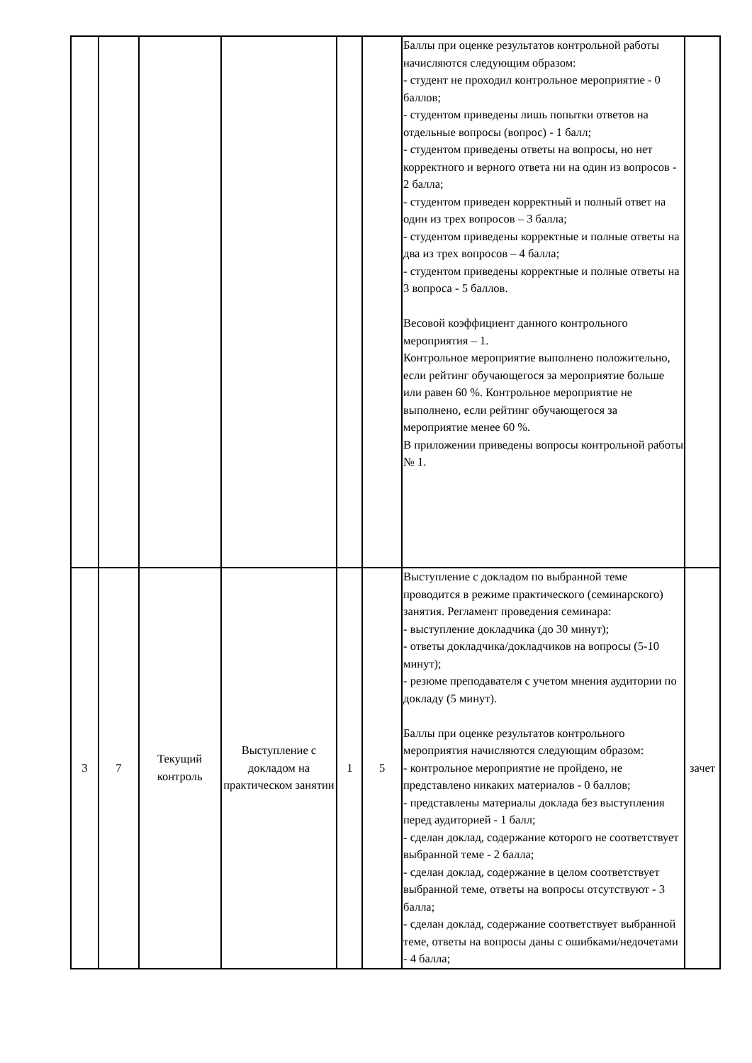| | | | | | | Баллы при оценке результатов контрольной работы начисляются следующим образом: - студент не проходил контрольное мероприятие - 0 баллов; - студентом приведены лишь попытки ответов на отдельные вопросы (вопрос) - 1 балл; - студентом приведены ответы на вопросы, но нет корректного и верного ответа ни на один из вопросов - 2 балла; - студентом приведен корректный и полный ответ на один из трех вопросов – 3 балла; - студентом приведены корректные и полные ответы на два из трех вопросов – 4 балла; - студентом приведены корректные и полные ответы на 3 вопроса - 5 баллов. Весовой коэффициент данного контрольного мероприятия – 1. Контрольное мероприятие выполнено положительно, если рейтинг обучающегося за мероприятие больше или равен 60 %. Контрольное мероприятие не выполнено, если рейтинг обучающегося за мероприятие менее 60 %. В приложении приведены вопросы контрольной работы № 1. | |
| 3 | 7 | Текущий контроль | Выступление с докладом на практическом занятии | 1 | 5 | Выступление с докладом по выбранной теме проводится в режиме практического (семинарского) занятия. Регламент проведения семинара: - выступление докладчика (до 30 минут); - ответы докладчика/докладчиков на вопросы (5-10 минут); - резюме преподавателя с учетом мнения аудитории по докладу (5 минут). Баллы при оценке результатов контрольного мероприятия начисляются следующим образом: - контрольное мероприятие не пройдено, не представлено никаких материалов - 0 баллов; - представлены материалы доклада без выступления перед аудиторией - 1 балл; - сделан доклад, содержание которого не соответствует выбранной теме - 2 балла; - сделан доклад, содержание в целом соответствует выбранной теме, ответы на вопросы отсутствуют - 3 балла; - сделан доклад, содержание соответствует выбранной теме, ответы на вопросы даны с ошибками/недочетами - 4 балла; | зачет |